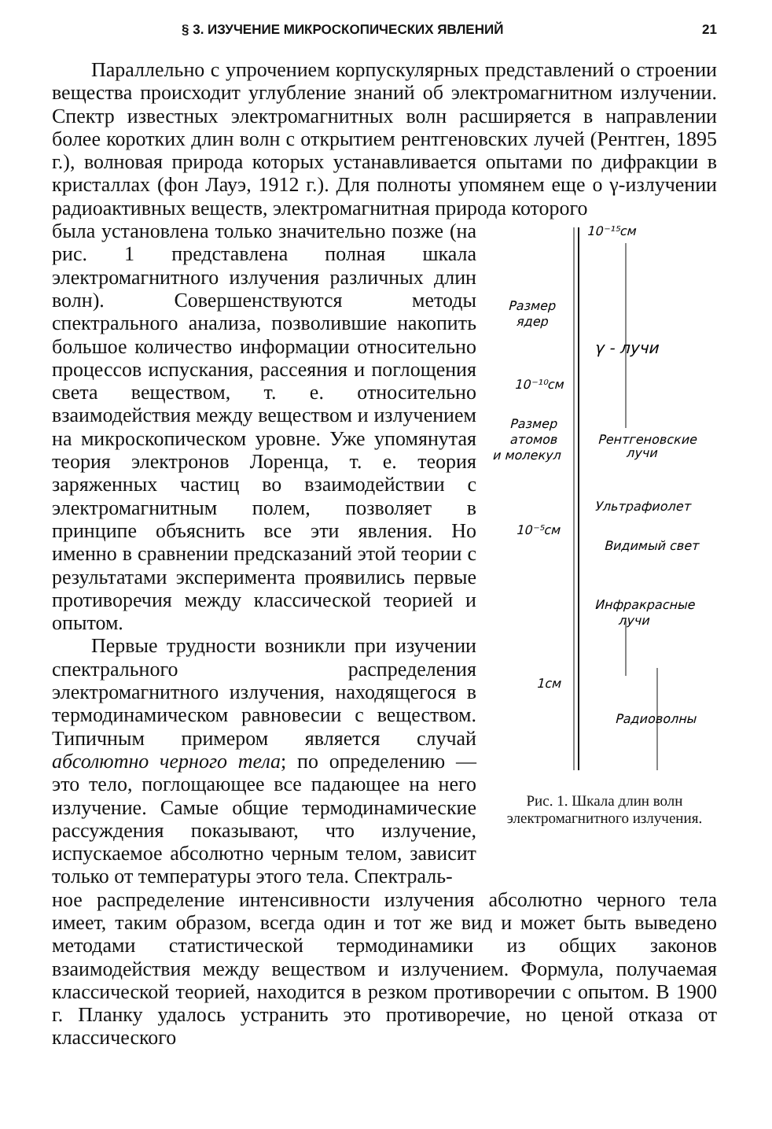§ 3. ИЗУЧЕНИЕ МИКРОСКОПИЧЕСКИХ ЯВЛЕНИЙ 21
Параллельно с упрочением корпускулярных представлений о строении вещества происходит углубление знаний об электромагнитном излучении. Спектр известных электромагнитных волн расширяется в направлении более коротких длин волн с открытием рентгеновских лучей (Рентген, 1895 г.), волновая природа которых устанавливается опытами по дифракции в кристаллах (фон Лауэ, 1912 г.). Для полноты упомянем еще о γ-излучении радиоактивных веществ, электромагнитная природа которого
была установлена только значительно позже (на рис. 1 представлена полная шкала электромагнитного излучения различных длин волн). Совершенствуются методы спектрального анализа, позволившие накопить большое количество информации относительно процессов испускания, рассеяния и поглощения света веществом, т. е. относительно взаимодействия между веществом и излучением на микроскопическом уровне. Уже упомянутая теория электронов Лоренца, т. е. теория заряженных частиц во взаимодействии с электромагнитным полем, позволяет в принципе объяснить все эти явления. Но именно в сравнении предсказаний этой теории с результатами эксперимента проявились первые противоречия между классической теорией и опытом.
Первые трудности возникли при изучении спектрального распределения электромагнитного излучения, находящегося в термодинамическом равновесии с веществом. Типичным примером является случай абсолютно черного тела; по определению — это тело, поглощающее все падающее на него излучение. Самые общие термодинамические рассуждения показывают, что излучение, испускаемое абсолютно черным телом, зависит только от температуры этого тела. Спектраль-
10⁻¹⁵см
Размер
ядер
γ - лучи
10⁻¹⁰см
Размер
атомов
и молекул
Рентгеновские
лучи
Ультрафиолет
10⁻⁵см
Видимый свет
Инфракрасные
лучи
1см
Радиоволны
Рис. 1. Шкала длин волн электромагнитного излучения.
ное распределение интенсивности излучения абсолютно черного тела имеет, таким образом, всегда один и тот же вид и может быть выведено методами статистической термодинамики из общих законов взаимодействия между веществом и излучением. Формула, получаемая классической теорией, находится в резком противоречии с опытом. В 1900 г. Планку удалось устранить это противоречие, но ценой отказа от классического